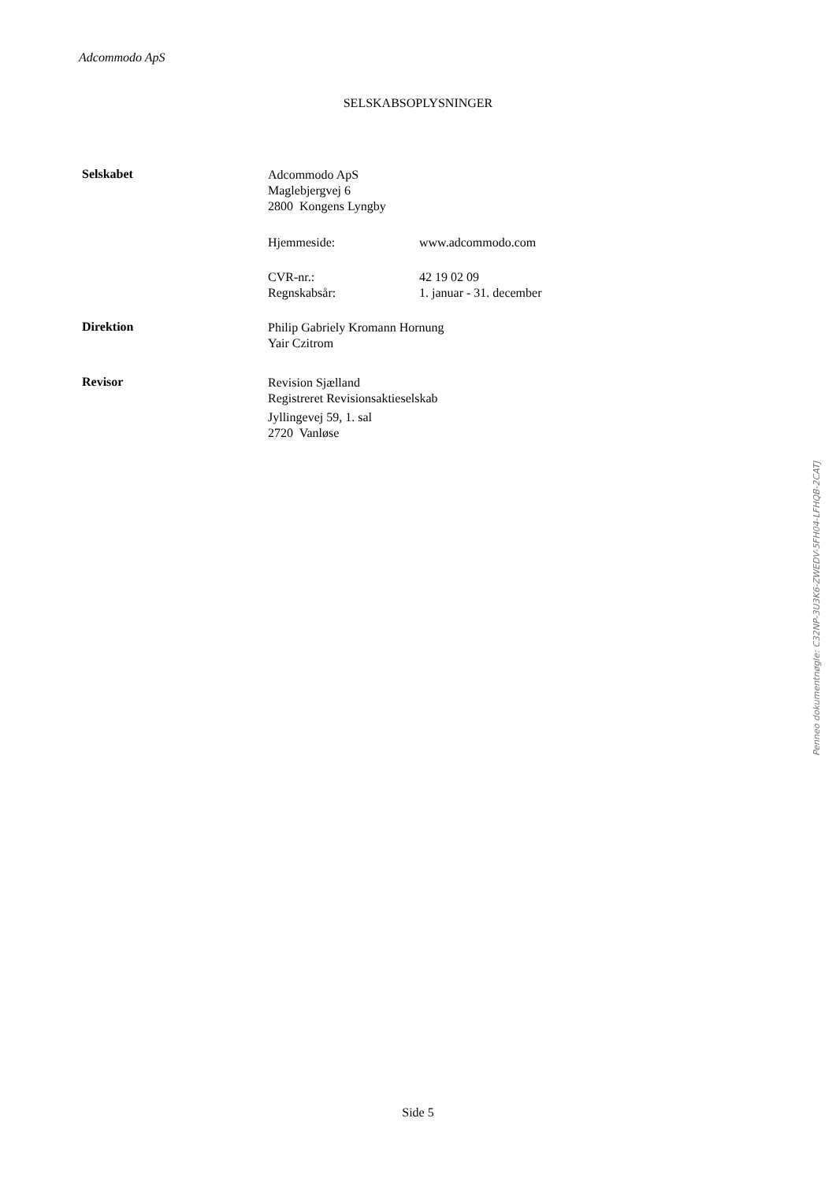Adcommodo ApS
SELSKABSOPLYSNINGER
Selskabet
Adcommodo ApS
Maglebjergvej 6
2800 Kongens Lyngby
Hjemmeside: www.adcommodo.com
CVR-nr.: 42 19 02 09
Regnskabsår: 1. januar - 31. december
Direktion
Philip Gabriely Kromann Hornung
Yair Czitrom
Revisor
Revision Sjælland
Registreret Revisionsaktieselskab
Jyllingevej 59, 1. sal
2720 Vanløse
Penneo dokumentnøgle: C32NP-3U3K6-ZWEDV-5FH04-LFHQB-2CATJ
Side 5